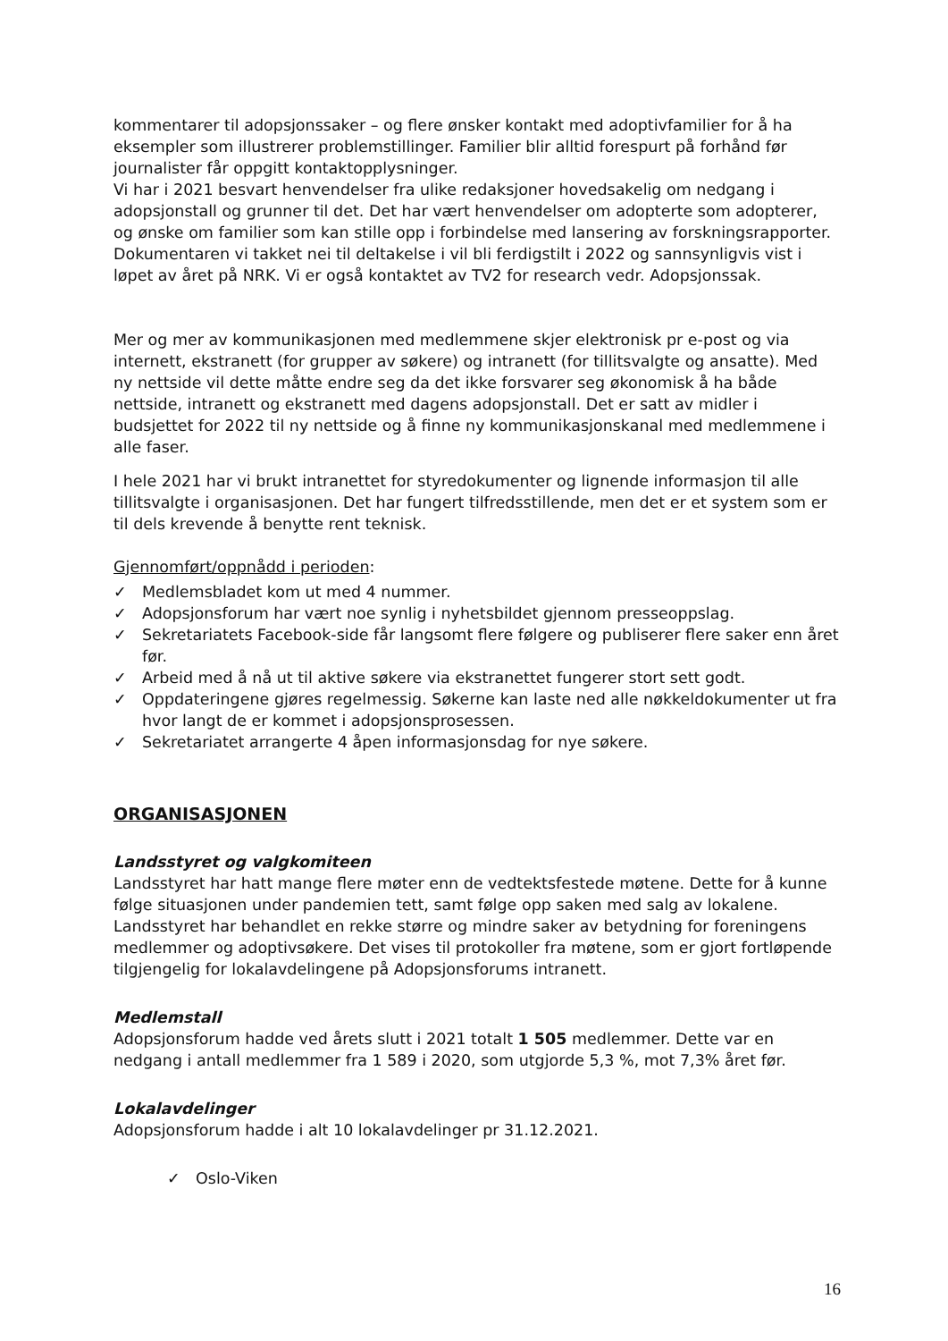kommentarer til adopsjonssaker – og flere ønsker kontakt med adoptivfamilier for å ha eksempler som illustrerer problemstillinger. Familier blir alltid forespurt på forhånd før journalister får oppgitt kontaktopplysninger.
Vi har i 2021 besvart henvendelser fra ulike redaksjoner hovedsakelig om nedgang i adopsjonstall og grunner til det. Det har vært henvendelser om adopterte som adopterer, og ønske om familier som kan stille opp i forbindelse med lansering av forskningsrapporter. Dokumentaren vi takket nei til deltakelse i vil bli ferdigstilt i 2022 og sannsynligvis vist i løpet av året på NRK. Vi er også kontaktet av TV2 for research vedr. Adopsjonssak.
Mer og mer av kommunikasjonen med medlemmene skjer elektronisk pr e-post og via internett, ekstranett (for grupper av søkere) og intranett (for tillitsvalgte og ansatte). Med ny nettside vil dette måtte endre seg da det ikke forsvarer seg økonomisk å ha både nettside, intranett og ekstranett med dagens adopsjonstall. Det er satt av midler i budsjettet for 2022 til ny nettside og å finne ny kommunikasjonskanal med medlemmene i alle faser.
I hele 2021 har vi brukt intranettet for styredokumenter og lignende informasjon til alle tillitsvalgte i organisasjonen. Det har fungert tilfredsstillende, men det er et system som er til dels krevende å benytte rent teknisk.
Gjennomført/oppnådd i perioden:
✓ Medlemsbladet kom ut med 4 nummer.
✓ Adopsjonsforum har vært noe synlig i nyhetsbildet gjennom presseoppslag.
✓ Sekretariatets Facebook-side får langsomt flere følgere og publiserer flere saker enn året før.
✓ Arbeid med å nå ut til aktive søkere via ekstranettet fungerer stort sett godt.
✓ Oppdateringene gjøres regelmessig. Søkerne kan laste ned alle nøkkeldokumenter ut fra hvor langt de er kommet i adopsjonsprosessen.
✓ Sekretariatet arrangerte 4 åpen informasjonsdag for nye søkere.
ORGANISASJONEN
Landsstyret og valgkomiteen
Landsstyret har hatt mange flere møter enn de vedtektsfestede møtene. Dette for å kunne følge situasjonen under pandemien tett, samt følge opp saken med salg av lokalene. Landsstyret har behandlet en rekke større og mindre saker av betydning for foreningens medlemmer og adoptivsøkere. Det vises til protokoller fra møtene, som er gjort fortløpende tilgjengelig for lokalavdelingene på Adopsjonsforums intranett.
Medlemstall
Adopsjonsforum hadde ved årets slutt i 2021 totalt 1 505 medlemmer. Dette var en nedgang i antall medlemmer fra 1 589 i 2020, som utgjorde 5,3 %, mot 7,3% året før.
Lokalavdelinger
Adopsjonsforum hadde i alt 10 lokalavdelinger pr 31.12.2021.
✓ Oslo-Viken
16